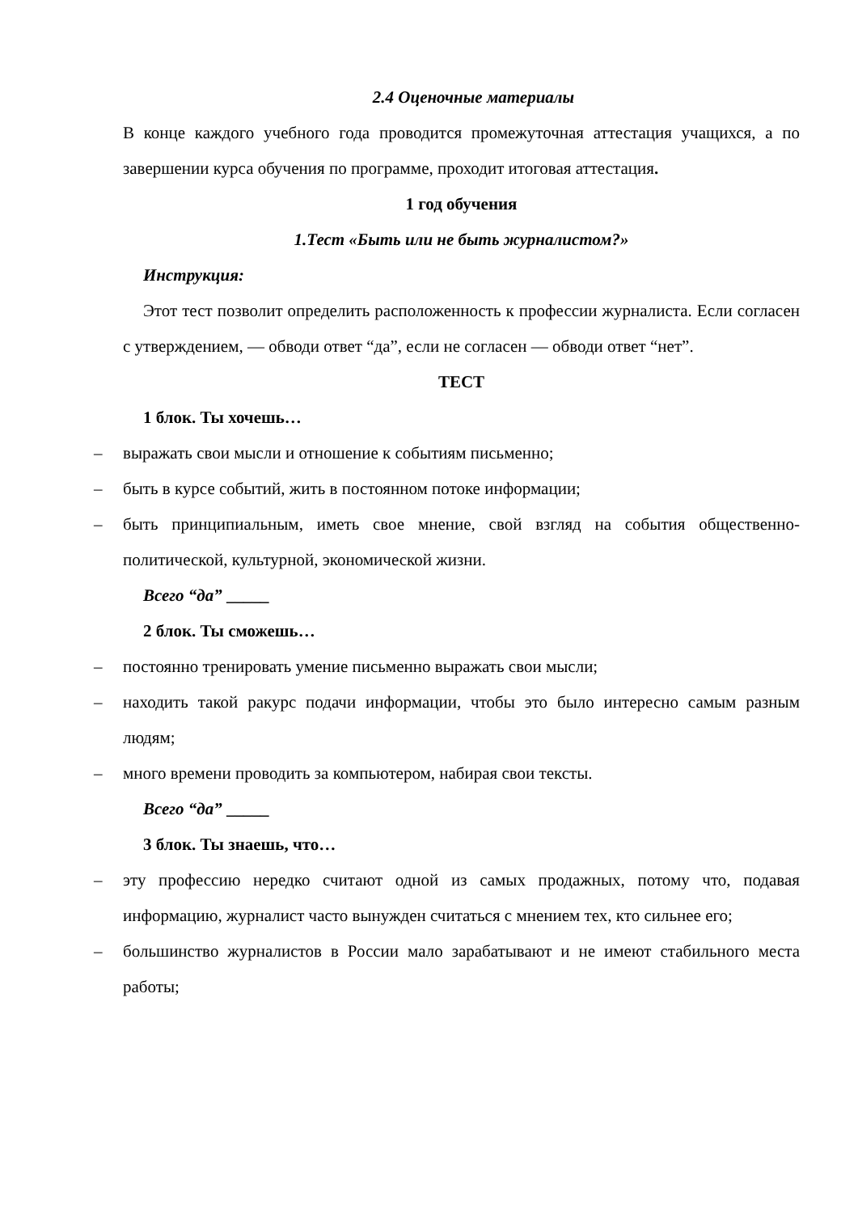2.4 Оценочные материалы
В конце каждого учебного года проводится промежуточная аттестация учащихся, а по завершении курса обучения по программе, проходит итоговая аттестация.
1 год обучения
1.Тест «Быть или не быть журналистом?»
Инструкция:
Этот тест позволит определить расположенность к профессии журналиста. Если согласен с утверждением, — обводи ответ “да”, если не согласен — обводи ответ “нет”.
ТЕСТ
1 блок. Ты хочешь…
– выражать свои мысли и отношение к событиям письменно;
– быть в курсе событий, жить в постоянном потоке информации;
– быть принципиальным, иметь свое мнение, свой взгляд на события общественно-политической, культурной, экономической жизни.
Всего “да” _____
2 блок. Ты сможешь…
– постоянно тренировать умение письменно выражать свои мысли;
– находить такой ракурс подачи информации, чтобы это было интересно самым разным людям;
– много времени проводить за компьютером, набирая свои тексты.
Всего “да” _____
3 блок. Ты знаешь, что…
– эту профессию нередко считают одной из самых продажных, потому что, подавая информацию, журналист часто вынужден считаться с мнением тех, кто сильнее его;
– большинство журналистов в России мало зарабатывают и не имеют стабильного места работы;